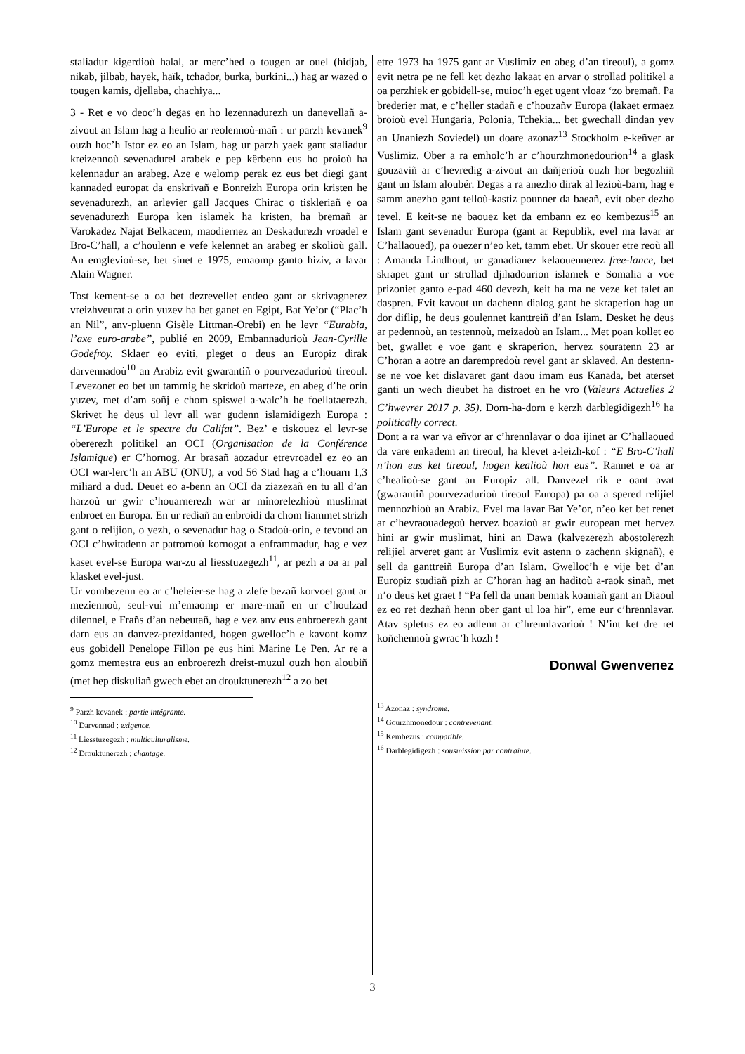staliadur kigerdioù halal, ar merc’hed o tougen ar ouel (hidjab, nikab, jilbab, hayek, haïk, tchador, burka, burkini...) hag ar wazed o tougen kamis, djellaba, chachiya...
3 - Ret e vo deoc’h degas en ho lezennadurezh un danevellañ a-zivout an Islam hag a heulio ar reolennoù-mañ : ur parzh kevanek<sup>9</sup> ouzh hoc’h Istor ez eo an Islam, hag ur parzh yaek gant staliadur kreizennoù sevenadurel arabek e pep kêrbenn eus ho proioù ha kelennadur an arabeg. Aze e welomp perak ez eus bet diegi gant kannaded europat da enskrivañ e Bonreizh Europa orin kristen he sevenadurezh, an arlevier gall Jacques Chirac o tiskleriañ e oa sevenadurezh Europa ken islamek ha kristen, ha bremañ ar Varokadez Najat Belkacem, maodiernez an Deskadurezh vroadel e Bro-C’hall, a c’houlenn e vefe kelennet an arabeg er skolioù gall. An emglevioù-se, bet sinet e 1975, emaomp ganto hiziv, a lavar Alain Wagner.
Tost kement-se a oa bet dezrevellet endeo gant ar skrivagnerez vreizhveurat a orin yuzev ha bet ganet en Egipt, Bat Ye’or (“Plac’h an Nil”, anv-pluenn Gisèle Littman-Orebi) en he levr “Eurabia, l’axe euro-arabe”, publié en 2009, Embannadurioù Jean-Cyrille Godefroy. Sklaer eo eviti, pleget o deus an Europiz dirak darvennadoù<sup>10</sup> an Arabiz evit gwarantiñ o pourvezadurioù tireoul. Levezonet eo bet un tammig he skridoù marteze, en abeg d’he orin yuzev, met d’am soñj e chom spiswel a-walc’h he foellataerezh. Skrivet he deus ul levr all war gudenn islamidigezh Europa : “L’Europe et le spectre du Califat”. Bez’ e tiskouez el levr-se obererezh politikel an OCI (Organisation de la Conférence Islamique) er C’hornog. Ar brasañ aozadur etrevroadel ez eo an OCI war-lerc’h an ABU (ONU), a vod 56 Stad hag a c’houarn 1,3 miliard a dud. Deuet eo a-benn an OCI da ziazezañ en tu all d’an harzoù ur gwir c’houarnerezh war ar minorelezhioù muslimat enbroet en Europa. En ur rediañ an enbroidi da chom liammet strizh gant o relijion, o yezh, o sevenadur hag o Stadoù-orin, e tevoud an OCI c’hwitadenn ar patromoù kornogat a enframmadur, hag e vez kaset evel-se Europa war-zu al liesstuzegezh<sup>11</sup>, ar pezh a oa ar pal klasket evel-just.
Ur vombezenn eo ar c’heleier-se hag a zlefe bezañ korvoet gant ar meziennoù, seul-vui m’emaomp er mare-mañ en ur c’houlzad dilennel, e Frañs d’an nebeutañ, hag e vez anv eus enbroerezh gant darn eus an danvez-prezidanted, hogen gwelloc’h e kavont komz eus gobidell Penelope Fillon pe eus hini Marine Le Pen. Ar re a gomz memestra eus an enbroerezh dreist-muzul ouzh hon aloubiñ (met hep diskuliañ gwech ebet an drouktunerezh<sup>12</sup> a zo bet
<sup>9</sup> Parzh kevanek : partie intégrante.
<sup>10</sup> Darvennad : exigence.
<sup>11</sup> Liesstuzegezh : multiculturalisme.
<sup>12</sup> Drouktunerezh ; chantage.
etre 1973 ha 1975 gant ar Vuslimiz en abeg d’an tireoul), a gomz evit netra pe ne fell ket dezho lakaat en arvar o strollad politikel a oa perzhiek er gobidell-se, muioc’h eget ugent vloaz ‘zo bremañ. Pa brederier mat, e c’heller stadañ e c’houzañv Europa (lakaet ermaez broioù evel Hungaria, Polonia, Tchekia... bet gwechall dindan yev an Unaniezh Soviedel) un doare azonaz<sup>13</sup> Stockholm e-keñver ar Vuslimiz. Ober a ra emholc’h ar c’hourzhmonedourion<sup>14</sup> a glask gouzaviñ ar c’hevredig a-zivout an dañjerioù ouzh hor begozhiñ gant un Islam aloubér. Degas a ra anezho dirak al lezioù-barn, hag e samm anezho gant telloù-kastiz pounner da baeañ, evit ober dezho tevel. E keit-se ne baouez ket da embann ez eo kembezus<sup>15</sup> an Islam gant sevenadur Europa (gant ar Republik, evel ma lavar ar C’hallaoued), pa ouezer n’eo ket, tamm ebet. Ur skouer etre reoù all : Amanda Lindhout, ur ganadianez kelaouennerez free-lance, bet skrapet gant ur strollad djihadourion islamek e Somalia a voe prizoniet ganto e-pad 460 devezh, keit ha ma ne veze ket talet an daspren. Evit kavout un dachenn dialog gant he skraperion hag un dor diflip, he deus goulennet kanttreiñ d’an Islam. Desket he deus ar pedennoù, an testennoù, meizadoù an Islam... Met poan kollet eo bet, gwallet e voe gant e skraperion, hervez souratenn 23 ar C’horan a aotre an darempredoù revel gant ar sklaved. An destenn-se ne voe ket dislavaret gant daou imam eus Kanada, bet aterset ganti un wech dieubet ha distroet en he vro (Valeurs Actuelles 2 C’hwevrer 2017 p. 35). Dorn-ha-dorn e kerzh darblegidigezh<sup>16</sup> ha politically correct.
Dont a ra war va eñvor ar c’hrennlavar o doa ijinet ar C’hallaoued da vare enkadenn an tireoul, ha klevet a-leizh-kof : “E Bro-C’hall n’hon eus ket tireoul, hogen kealioù hon eus”. Rannet e oa ar c’healioù-se gant an Europiz all. Danvezel rik e oant avat (gwarantiñ pourvezadurioù tireoul Europa) pa oa a spered relijiel mennozhioù an Arabiz. Evel ma lavar Bat Ye’or, n’eo ket bet renet ar c’hevraouadegoù hervez boazioù ar gwir european met hervez hini ar gwir muslimat, hini an Dawa (kalvezerezh abostolerezh relijiel arveret gant ar Vuslimiz evit astenn o zachenn skignañ), e sell da ganttreiñ Europa d’an Islam. Gwelloc’h e vije bet d’an Europiz studiañ pizh ar C’horan hag an haditoù a-raok sinañ, met n’o deus ket graet ! “Pa fell da unan bennak koaniañ gant an Diaoul ez eo ret dezhañ henn ober gant ul loa hir”, eme eur c’hrennlavar. Atav spletus ez eo adlenn ar c’hrennlavarioù ! N’int ket dre ret koñchennoù gwrac’h kozh !
Donwal Gwenvenez
<sup>13</sup> Azonaz : syndrome.
<sup>14</sup> Gourzhmonedour : contrevenant.
<sup>15</sup> Kembezus : compatible.
<sup>16</sup> Darblegidigezh : sousmission par contrainte.
3